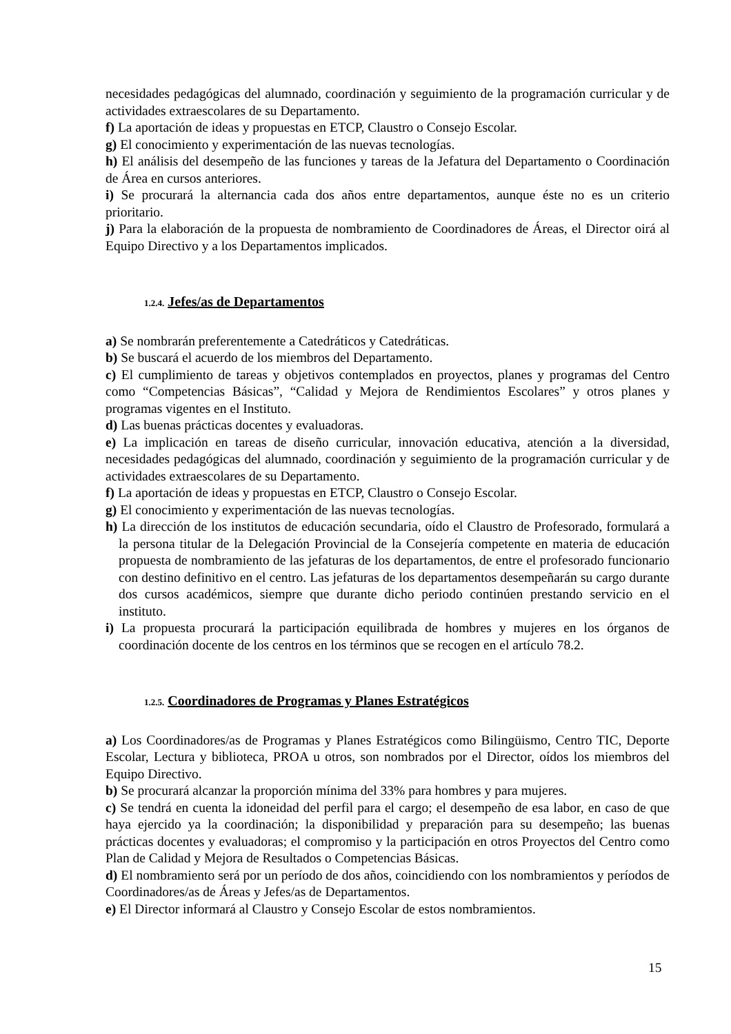necesidades pedagógicas del alumnado, coordinación y seguimiento de la programación curricular y de actividades extraescolares de su Departamento.
f) La aportación de ideas y propuestas en ETCP, Claustro o Consejo Escolar.
g) El conocimiento y experimentación de las nuevas tecnologías.
h) El análisis del desempeño de las funciones y tareas de la Jefatura del Departamento o Coordinación de Área en cursos anteriores.
i) Se procurará la alternancia cada dos años entre departamentos, aunque éste no es un criterio prioritario.
j) Para la elaboración de la propuesta de nombramiento de Coordinadores de Áreas, el Director oirá al Equipo Directivo y a los Departamentos implicados.
1.2.4. Jefes/as de Departamentos
a) Se nombrarán preferentemente a Catedráticos y Catedráticas.
b) Se buscará el acuerdo de los miembros del Departamento.
c) El cumplimiento de tareas y objetivos contemplados en proyectos, planes y programas del Centro como “Competencias Básicas”, “Calidad y Mejora de Rendimientos Escolares” y otros planes y programas vigentes en el Instituto.
d) Las buenas prácticas docentes y evaluadoras.
e) La implicación en tareas de diseño curricular, innovación educativa, atención a la diversidad, necesidades pedagógicas del alumnado, coordinación y seguimiento de la programación curricular y de actividades extraescolares de su Departamento.
f) La aportación de ideas y propuestas en ETCP, Claustro o Consejo Escolar.
g) El conocimiento y experimentación de las nuevas tecnologías.
h) La dirección de los institutos de educación secundaria, oído el Claustro de Profesorado, formulará a la persona titular de la Delegación Provincial de la Consejería competente en materia de educación propuesta de nombramiento de las jefaturas de los departamentos, de entre el profesorado funcionario con destino definitivo en el centro. Las jefaturas de los departamentos desempeñarán su cargo durante dos cursos académicos, siempre que durante dicho periodo continúen prestando servicio en el instituto.
i) La propuesta procurará la participación equilibrada de hombres y mujeres en los órganos de coordinación docente de los centros en los términos que se recogen en el artículo 78.2.
1.2.5. Coordinadores de Programas y Planes Estratégicos
a) Los Coordinadores/as de Programas y Planes Estratégicos como Bilingüismo, Centro TIC, Deporte Escolar, Lectura y biblioteca, PROA u otros, son nombrados por el Director, oídos los miembros del Equipo Directivo.
b) Se procurará alcanzar la proporción mínima del 33% para hombres y para mujeres.
c) Se tendrá en cuenta la idoneidad del perfil para el cargo; el desempeño de esa labor, en caso de que haya ejercido ya la coordinación; la disponibilidad y preparación para su desempeño; las buenas prácticas docentes y evaluadoras; el compromiso y la participación en otros Proyectos del Centro como Plan de Calidad y Mejora de Resultados o Competencias Básicas.
d) El nombramiento será por un período de dos años, coincidiendo con los nombramientos y períodos de Coordinadores/as de Áreas y Jefes/as de Departamentos.
e) El Director informará al Claustro y Consejo Escolar de estos nombramientos.
15